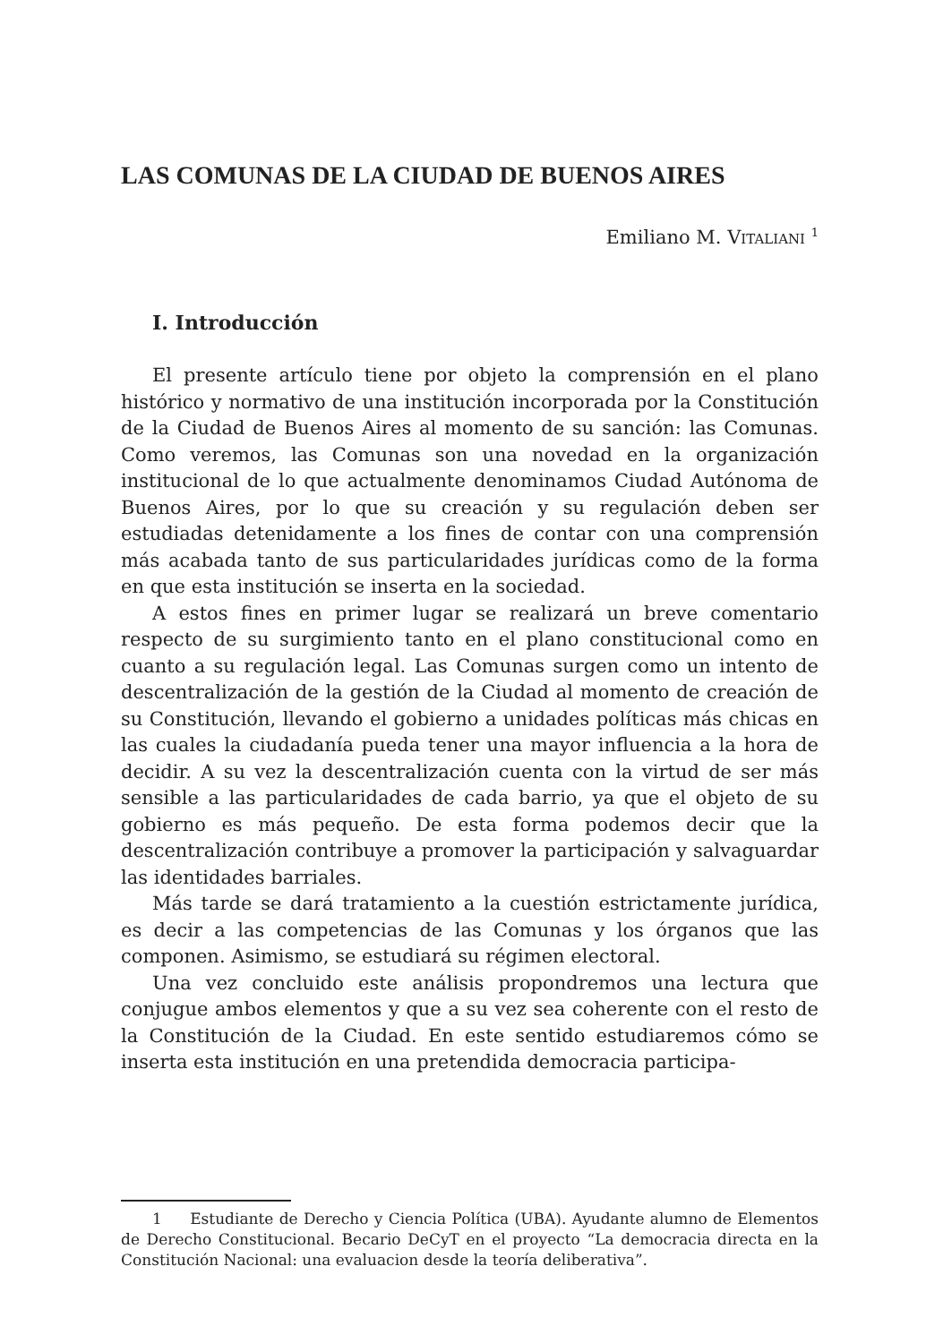LAS COMUNAS DE LA CIUDAD DE BUENOS AIRES
Emiliano M. VITALIANI <sup>1</sup>
I. Introducción
El presente artículo tiene por objeto la comprensión en el plano histórico y normativo de una institución incorporada por la Constitución de la Ciudad de Buenos Aires al momento de su sanción: las Comunas. Como veremos, las Comunas son una novedad en la organización institucional de lo que actualmente denominamos Ciudad Autónoma de Buenos Aires, por lo que su creación y su regulación deben ser estudiadas detenidamente a los fines de contar con una comprensión más acabada tanto de sus particularidades jurídicas como de la forma en que esta institución se inserta en la sociedad.
A estos fines en primer lugar se realizará un breve comentario respecto de su surgimiento tanto en el plano constitucional como en cuanto a su regulación legal. Las Comunas surgen como un intento de descentralización de la gestión de la Ciudad al momento de creación de su Constitución, llevando el gobierno a unidades políticas más chicas en las cuales la ciudadanía pueda tener una mayor influencia a la hora de decidir. A su vez la descentralización cuenta con la virtud de ser más sensible a las particularidades de cada barrio, ya que el objeto de su gobierno es más pequeño. De esta forma podemos decir que la descentralización contribuye a promover la participación y salvaguardar las identidades barriales.
Más tarde se dará tratamiento a la cuestión estrictamente jurídica, es decir a las competencias de las Comunas y los órganos que las componen. Asimismo, se estudiará su régimen electoral.
Una vez concluido este análisis propondremos una lectura que conjugue ambos elementos y que a su vez sea coherente con el resto de la Constitución de la Ciudad. En este sentido estudiaremos cómo se inserta esta institución en una pretendida democracia participa-
1 Estudiante de Derecho y Ciencia Política (UBA). Ayudante alumno de Elementos de Derecho Constitucional. Becario DeCyT en el proyecto “La democracia directa en la Constitución Nacional: una evaluacion desde la teoría deliberativa”.